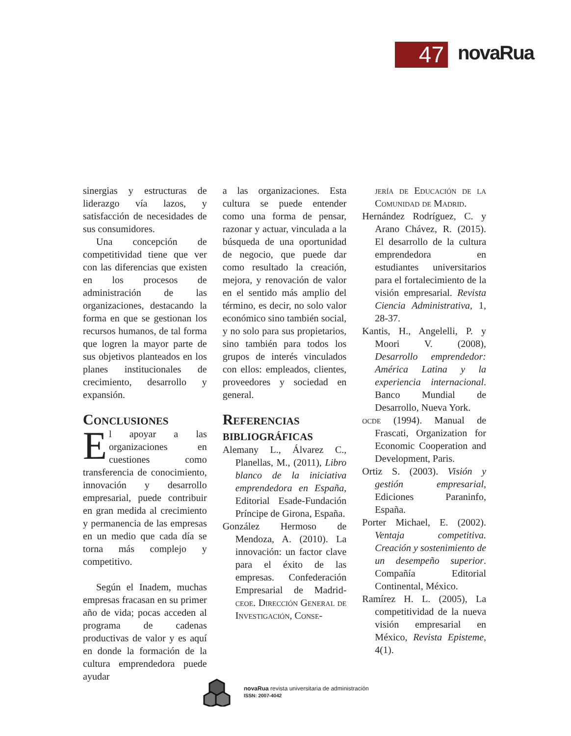47
novaRua
sinergias y estructuras de liderazgo vía lazos, y satisfacción de necesidades de sus consumidores.
Una concepción de competitividad tiene que ver con las diferencias que existen en los procesos de administración de las organizaciones, destacando la forma en que se gestionan los recursos humanos, de tal forma que logren la mayor parte de sus objetivos planteados en los planes institucionales de crecimiento, desarrollo y expansión.
Conclusiones
El apoyar a las organizaciones en cuestiones como transferencia de conocimiento, innovación y desarrollo empresarial, puede contribuir en gran medida al crecimiento y permanencia de las empresas en un medio que cada día se torna más complejo y competitivo.
Según el Inadem, muchas empresas fracasan en su primer año de vida; pocas acceden al programa de cadenas productivas de valor y es aquí en donde la formación de la cultura emprendedora puede ayudar
a las organizaciones. Esta cultura se puede entender como una forma de pensar, razonar y actuar, vinculada a la búsqueda de una oportunidad de negocio, que puede dar como resultado la creación, mejora, y renovación de valor en el sentido más amplio del término, es decir, no solo valor económico sino también social, y no solo para sus propietarios, sino también para todos los grupos de interés vinculados con ellos: empleados, clientes, proveedores y sociedad en general.
Referencias bibliográficas
Alemany L., Álvarez C., Planellas, M., (2011), Libro blanco de la iniciativa emprendedora en España, Editorial Esade-Fundación Príncipe de Girona, España.
González Hermoso de Mendoza, A. (2010). La innovación: un factor clave para el éxito de las empresas. Confederación Empresarial de Madrid-ceoe. Dirección General de Investigación, Conse-
jería de Educación de la Comunidad de Madrid.
Hernández Rodríguez, C. y Arano Chávez, R. (2015). El desarrollo de la cultura emprendedora en estudiantes universitarios para el fortalecimiento de la visión empresarial. Revista Ciencia Administrativa, 1, 28-37.
Kantis, H., Angelelli, P. y Moori V. (2008), Desarrollo emprendedor: América Latina y la experiencia internacional. Banco Mundial de Desarrollo, Nueva York.
ocde (1994). Manual de Frascati, Organization for Economic Cooperation and Development, Paris.
Ortiz S. (2003). Visión y gestión empresarial, Ediciones Paraninfo, España.
Porter Michael, E. (2002). Ventaja competitiva. Creación y sostenimiento de un desempeño superior. Compañía Editorial Continental, México.
Ramírez H. L. (2005), La competitividad de la nueva visión empresarial en México, Revista Episteme, 4(1).
novaRua revista universitaria de administración
ISSN: 2007-4042